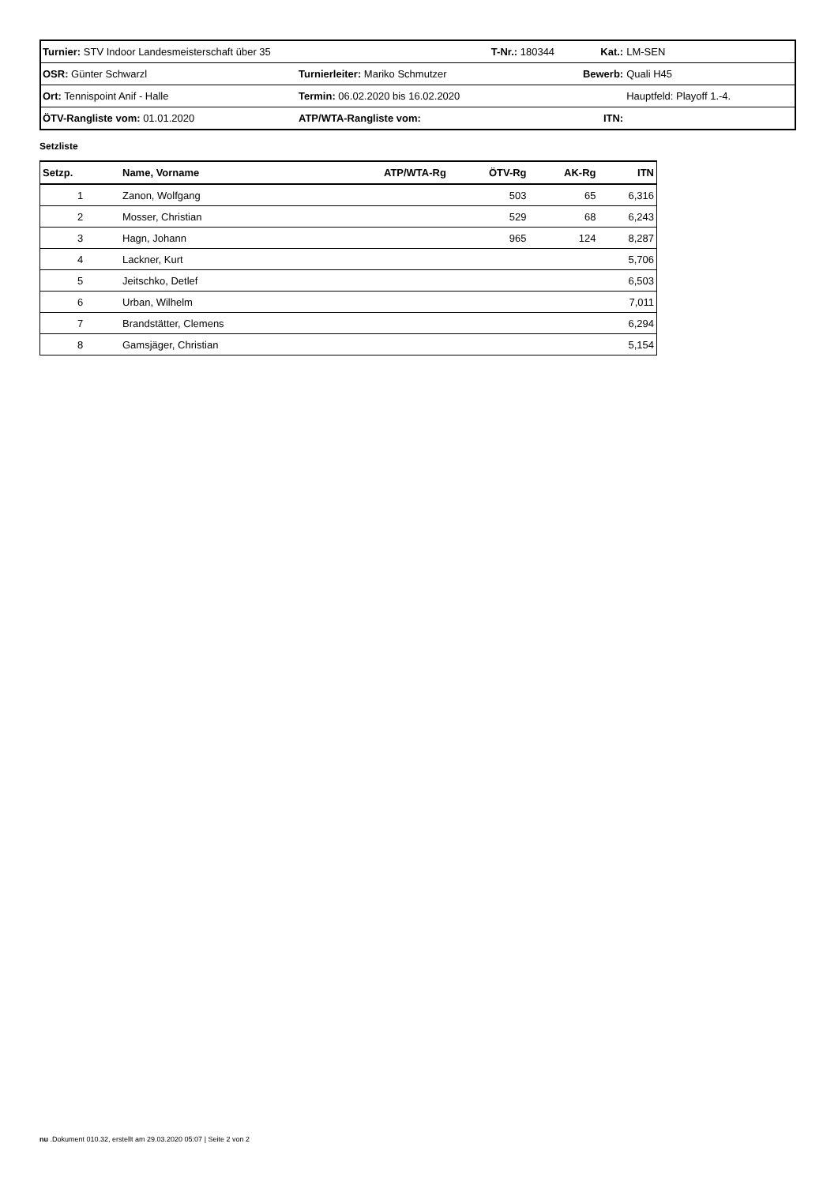| Turnier: STV Indoor Landesmeisterschaft über 35 | | T-Nr.: 180344 | Kat.: | LM-SEN |
| OSR: Günter Schwarzl | Turnierleiter: Mariko Schmutzer | | Bewerb: | Quali H45 |
| Ort: Tennispoint Anif - Halle | Termin: 06.02.2020 bis 16.02.2020 | | | Hauptfeld: Playoff 1.-4. |
| ÖTV-Rangliste vom: 01.01.2020 | ATP/WTA-Rangliste vom: | | ITN: | |
Setzliste
| Setzp. | Name, Vorname | ATP/WTA-Rg | ÖTV-Rg | AK-Rg | ITN |
| --- | --- | --- | --- | --- | --- |
| 1 | Zanon, Wolfgang | | 503 | 65 | 6,316 |
| 2 | Mosser, Christian | | 529 | 68 | 6,243 |
| 3 | Hagn, Johann | | 965 | 124 | 8,287 |
| 4 | Lackner, Kurt | | | | 5,706 |
| 5 | Jeitschko, Detlef | | | | 6,503 |
| 6 | Urban, Wilhelm | | | | 7,011 |
| 7 | Brandstätter, Clemens | | | | 6,294 |
| 8 | Gamsjäger, Christian | | | | 5,154 |
nu .Dokument 010.32, erstellt am 29.03.2020 05:07 | Seite 2 von 2